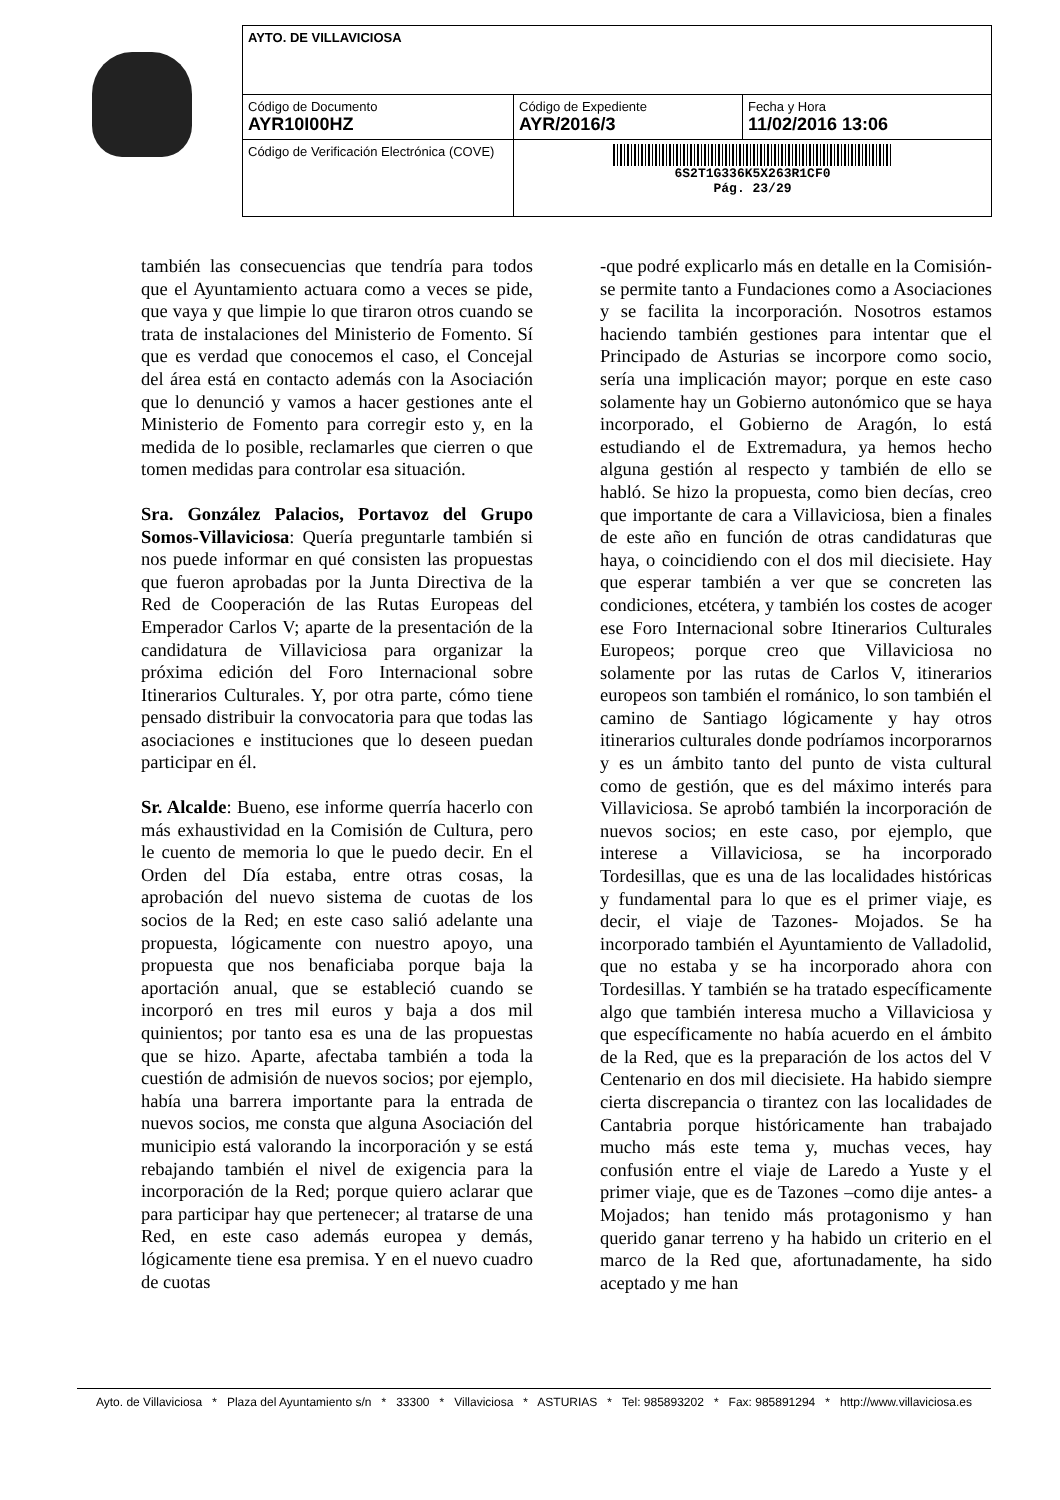| AYTO. DE VILLAVICIOSA | | |
| Código de Documento AYR10I00HZ | Código de Expediente AYR/2016/3 | Fecha y Hora 11/02/2016 13:06 |
| Código de Verificación Electrónica (COVE) | 6S2T1G336K5X263R1CF0 Pág. 23/29 | |
también las consecuencias que tendría para todos que el Ayuntamiento actuara como a veces se pide, que vaya y que limpie lo que tiraron otros cuando se trata de instalaciones del Ministerio de Fomento. Sí que es verdad que conocemos el caso, el Concejal del área está en contacto además con la Asociación que lo denunció y vamos a hacer gestiones ante el Ministerio de Fomento para corregir esto y, en la medida de lo posible, reclamarles que cierren o que tomen medidas para controlar esa situación.
Sra. González Palacios, Portavoz del Grupo Somos-Villaviciosa: Quería preguntarle también si nos puede informar en qué consisten las propuestas que fueron aprobadas por la Junta Directiva de la Red de Cooperación de las Rutas Europeas del Emperador Carlos V; aparte de la presentación de la candidatura de Villaviciosa para organizar la próxima edición del Foro Internacional sobre Itinerarios Culturales. Y, por otra parte, cómo tiene pensado distribuir la convocatoria para que todas las asociaciones e instituciones que lo deseen puedan participar en él.
Sr. Alcalde: Bueno, ese informe querría hacerlo con más exhaustividad en la Comisión de Cultura, pero le cuento de memoria lo que le puedo decir. En el Orden del Día estaba, entre otras cosas, la aprobación del nuevo sistema de cuotas de los socios de la Red; en este caso salió adelante una propuesta, lógicamente con nuestro apoyo, una propuesta que nos benaficiaba porque baja la aportación anual, que se estableció cuando se incorporó en tres mil euros y baja a dos mil quinientos; por tanto esa es una de las propuestas que se hizo. Aparte, afectaba también a toda la cuestión de admisión de nuevos socios; por ejemplo, había una barrera importante para la entrada de nuevos socios, me consta que alguna Asociación del municipio está valorando la incorporación y se está rebajando también el nivel de exigencia para la incorporación de la Red; porque quiero aclarar que para participar hay que pertenecer; al tratarse de una Red, en este caso además europea y demás, lógicamente tiene esa premisa. Y en el nuevo cuadro de cuotas
-que podré explicarlo más en detalle en la Comisión- se permite tanto a Fundaciones como a Asociaciones y se facilita la incorporación. Nosotros estamos haciendo también gestiones para intentar que el Principado de Asturias se incorpore como socio, sería una implicación mayor; porque en este caso solamente hay un Gobierno autonómico que se haya incorporado, el Gobierno de Aragón, lo está estudiando el de Extremadura, ya hemos hecho alguna gestión al respecto y también de ello se habló. Se hizo la propuesta, como bien decías, creo que importante de cara a Villaviciosa, bien a finales de este año en función de otras candidaturas que haya, o coincidiendo con el dos mil diecisiete. Hay que esperar también a ver que se concreten las condiciones, etcétera, y también los costes de acoger ese Foro Internacional sobre Itinerarios Culturales Europeos; porque creo que Villaviciosa no solamente por las rutas de Carlos V, itinerarios europeos son también el románico, lo son también el camino de Santiago lógicamente y hay otros itinerarios culturales donde podríamos incorporarnos y es un ámbito tanto del punto de vista cultural como de gestión, que es del máximo interés para Villaviciosa. Se aprobó también la incorporación de nuevos socios; en este caso, por ejemplo, que interese a Villaviciosa, se ha incorporado Tordesillas, que es una de las localidades históricas y fundamental para lo que es el primer viaje, es decir, el viaje de Tazones- Mojados. Se ha incorporado también el Ayuntamiento de Valladolid, que no estaba y se ha incorporado ahora con Tordesillas. Y también se ha tratado específicamente algo que también interesa mucho a Villaviciosa y que específicamente no había acuerdo en el ámbito de la Red, que es la preparación de los actos del V Centenario en dos mil diecisiete. Ha habido siempre cierta discrepancia o tirantez con las localidades de Cantabria porque históricamente han trabajado mucho más este tema y, muchas veces, hay confusión entre el viaje de Laredo a Yuste y el primer viaje, que es de Tazones –como dije antes- a Mojados; han tenido más protagonismo y han querido ganar terreno y ha habido un criterio en el marco de la Red que, afortunadamente, ha sido aceptado y me han
Ayto. de Villaviciosa * Plaza del Ayuntamiento s/n * 33300 * Villaviciosa * ASTURIAS * Tel: 985893202 * Fax: 985891294 * http://www.villaviciosa.es